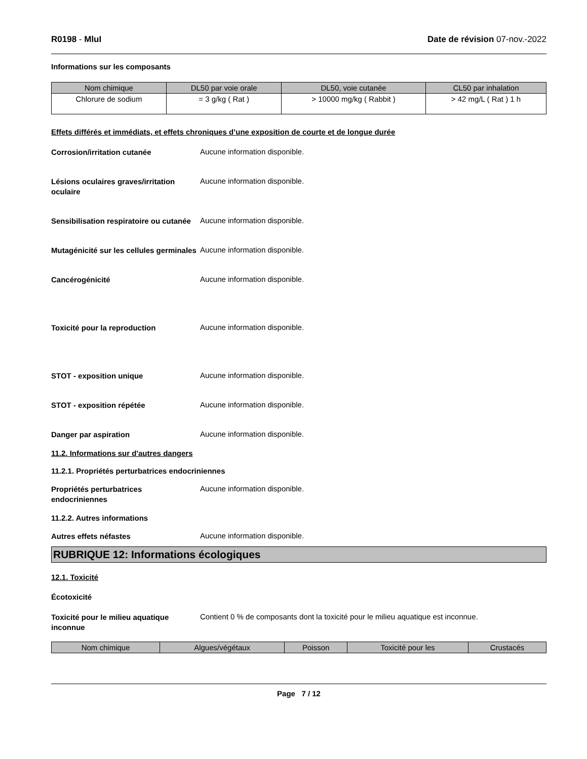R0198 - MluI Date de révision 07-nov.-2022
Informations sur les composants
| Nom chimique | DL50 par voie orale | DL50, voie cutanée | CL50 par inhalation |
| --- | --- | --- | --- |
| Chlorure de sodium | = 3 g/kg ( Rat ) | > 10000 mg/kg ( Rabbit ) | > 42 mg/L ( Rat ) 1 h |
Effets différés et immédiats, et effets chroniques d’une exposition de courte et de longue durée
Corrosion/irritation cutanée
Aucune information disponible.
Lésions oculaires graves/irritation oculaire
Aucune information disponible.
Sensibilisation respiratoire ou cutanée
Aucune information disponible.
Mutagénicité sur les cellules germinales
Aucune information disponible.
Cancérogénicité
Aucune information disponible.
Toxicité pour la reproduction
Aucune information disponible.
STOT - exposition unique
Aucune information disponible.
STOT - exposition répétée
Aucune information disponible.
Danger par aspiration
Aucune information disponible.
11.2. Informations sur d'autres dangers
11.2.1. Propriétés perturbatrices endocriniennes
Propriétés perturbatrices endocriniennes
Aucune information disponible.
11.2.2. Autres informations
Autres effets néfastes
Aucune information disponible.
RUBRIQUE 12: Informations écologiques
12.1. Toxicité
Écotoxicité
Toxicité pour le milieu aquatique inconnue
Contient 0 % de composants dont la toxicité pour le milieu aquatique est inconnue.
| Nom chimique | Algues/végétaux | Poisson | Toxicité pour les | Crustacés |
| --- | --- | --- | --- | --- |
Page 7 / 12